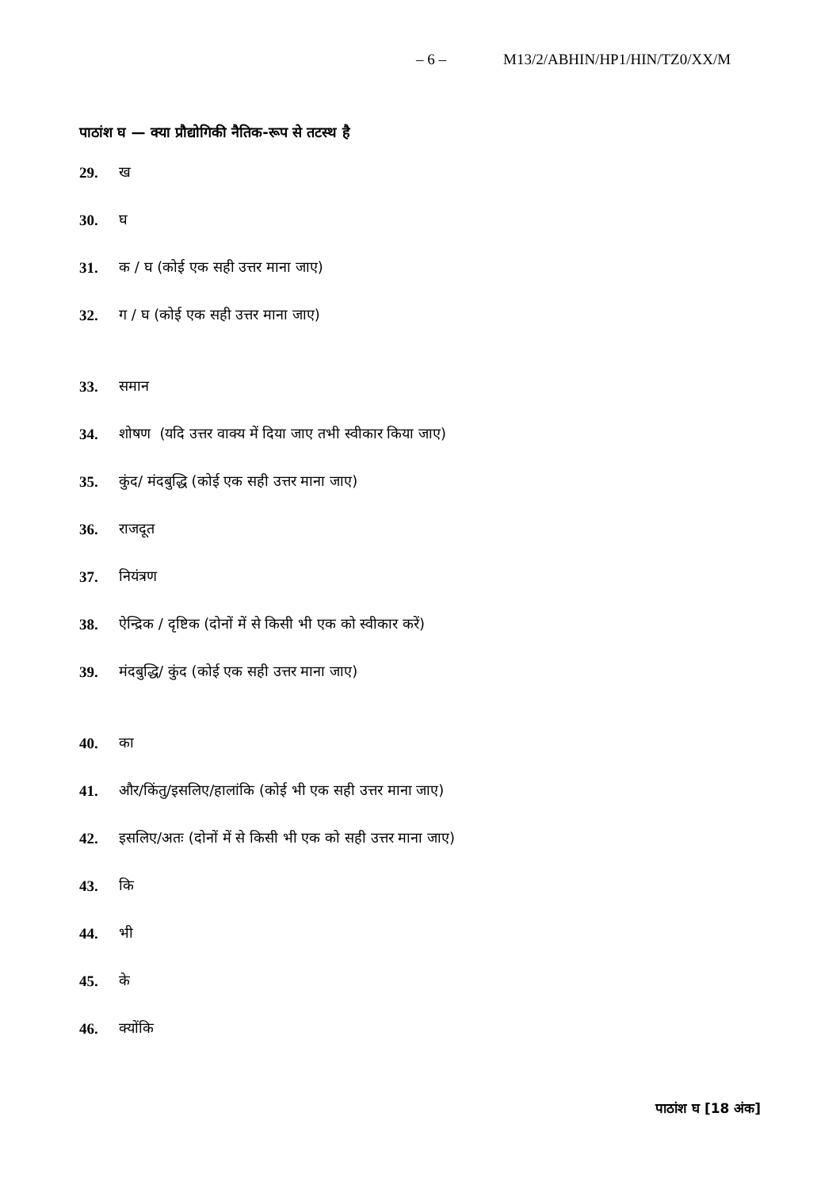– 6 – M13/2/ABHIN/HP1/HIN/TZ0/XX/M
पाठांश घ — क्या प्रौद्योगिकी नैतिक-रूप से तटस्थ है
29. ख
30. घ
31. क / घ (कोई एक सही उत्तर माना जाए)
32. ग / घ (कोई एक सही उत्तर माना जाए)
33. समान
34. शोषण (यदि उत्तर वाक्य में दिया जाए तभी स्वीकार किया जाए)
35. कुंद/ मंदबुद्धि (कोई एक सही उत्तर माना जाए)
36. राजदूत
37. नियंत्रण
38. ऐन्द्रिक / दृष्टिक (दोनों में से किसी भी एक को स्वीकार करें)
39. मंदबुद्धि/ कुंद (कोई एक सही उत्तर माना जाए)
40. का
41. और/किंतु/इसलिए/हालांकि (कोई भी एक सही उत्तर माना जाए)
42. इसलिए/अतः (दोनों में से किसी भी एक को सही उत्तर माना जाए)
43. कि
44. भी
45. के
46. क्योंकि
पाठांश घ [18 अंक]